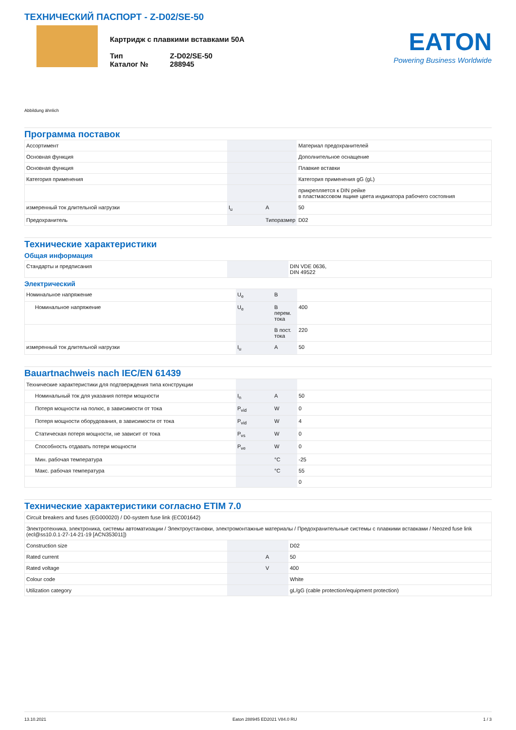ТЕХНИЧЕСКИЙ ПАСПОРТ - Z-D02/SE-50
Картридж с плавкими вставками 50A
| Тип | Z-D02/SE-50 |
| Каталог № | 288945 |
EATON
Powering Business Worldwide
Abbildung ähnlich
Программа поставок
| Ассортимент | | | Материал предохранителей |
| Основная функция | | | Дополнительное оснащение |
| Основная функция | | | Плавкие вставки |
| Категория применения | | | Категория применения gG (gL) |
| | | | прикрепляется к DIN рейке в пластмассовом ящике цвета индикатора рабочего состояния |
| измеренный ток длительной нагрузки | I<sub>u</sub> | A | 50 |
| Предохранитель | | Типоразмер | D02 |
Технические характеристики
Общая информация
| Стандарты и предписания | | | DIN VDE 0636, DIN 49522 |
Электрический
| Номинальное напряжение | U<sub>e</sub> | B | |
| Номинальное напряжение | U<sub>e</sub> | В перем. тока | 400 |
| | | В пост. тока | 220 |
| измеренный ток длительной нагрузки | I<sub>u</sub> | A | 50 |
Bauartnachweis nach IEC/EN 61439
| Технические характеристики для подтверждения типа конструкции | | | |
| Номинальный ток для указания потери мощности | I<sub>n</sub> | A | 50 |
| Потеря мощности на полюс, в зависимости от тока | P<sub>vid</sub> | W | 0 |
| Потеря мощности оборудования, в зависимости от тока | P<sub>vid</sub> | W | 4 |
| Статическая потеря мощности, не зависит от тока | P<sub>vs</sub> | W | 0 |
| Способность отдавать потери мощности | P<sub>ve</sub> | W | 0 |
| Мин. рабочая температура | | °C | -25 |
| Макс. рабочая температура | | °C | 55 |
| | | | 0 |
Технические характеристики согласно ETIM 7.0
| Circuit breakers and fuses (EG000020) / D0-system fuse link (EC001642) | | | |
| Электротехника, электроника, системы автоматизации / Электроустановки, электромонтажные материалы / Предохранительные системы с плавкими вставками / Neozed fuse link (ecl@ss10.0.1-27-14-21-19 [ACN353011]) | | | |
| Construction size | | | D02 |
| Rated current | | A | 50 |
| Rated voltage | | V | 400 |
| Colour code | | | White |
| Utilization category | | | gL/gG (cable protection/equipment protection) |
13.10.2021 Eaton 288945 ED2021 V84.0 RU 1 / 3